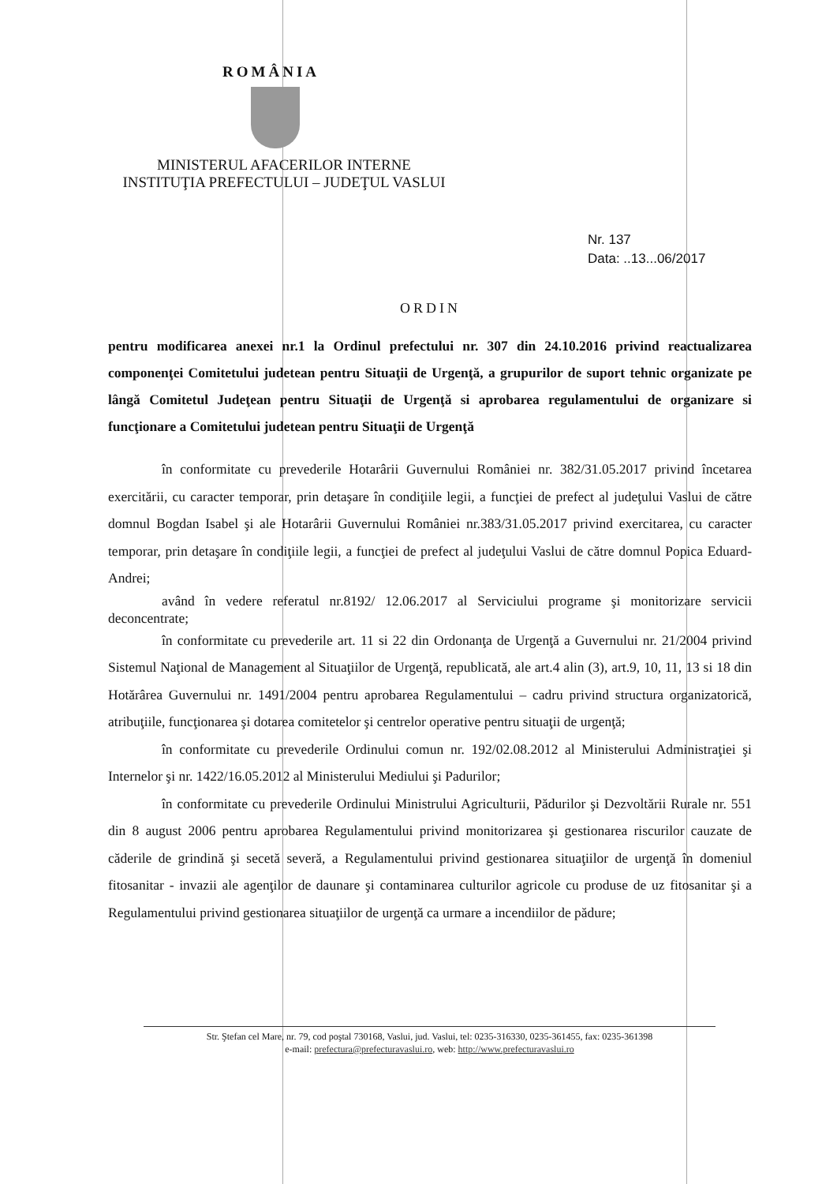ROMÂNIA
MINISTERUL AFACERILOR INTERNE
INSTITUŢIA PREFECTULUI – JUDEŢUL VASLUI
Nr. 137
Data: ..13...06/2017
ORDIN
pentru modificarea anexei nr.1 la Ordinul prefectului nr. 307 din 24.10.2016 privind reactualizarea componenţei Comitetului judetean pentru Situaţii de Urgenţă, a grupurilor de suport tehnic organizate pe lângă Comitetul Judeţean pentru Situaţii de Urgenţă si aprobarea regulamentului de organizare si funcţionare a Comitetului judetean pentru Situaţii de Urgenţă
în conformitate cu prevederile Hotarârii Guvernului României nr. 382/31.05.2017 privind încetarea exercitării, cu caracter temporar, prin detaşare în condiţiile legii, a funcţiei de prefect al judeţului Vaslui de către domnul Bogdan Isabel şi ale Hotarârii Guvernului României nr.383/31.05.2017 privind exercitarea, cu caracter temporar, prin detaşare în condiţiile legii, a funcţiei de prefect al judeţului Vaslui de către domnul Popica Eduard-Andrei;
având în vedere referatul nr.8192/ 12.06.2017 al Serviciului programe şi monitorizare servicii deconcentrate;
în conformitate cu prevederile art. 11 si 22 din Ordonanţa de Urgenţă a Guvernului nr. 21/2004 privind Sistemul Naţional de Management al Situaţiilor de Urgenţă, republicată, ale art.4 alin (3), art.9, 10, 11, 13 si 18 din Hotărârea Guvernului nr. 1491/2004 pentru aprobarea Regulamentului – cadru privind structura organizatorică, atribuţiile, funcţionarea şi dotarea comitetelor şi centrelor operative pentru situaţii de urgenţă;
în conformitate cu prevederile Ordinului comun nr. 192/02.08.2012 al Ministerului Administraţiei şi Internelor şi nr. 1422/16.05.2012 al Ministerului Mediului şi Padurilor;
în conformitate cu prevederile Ordinului Ministrului Agriculturii, Pădurilor şi Dezvoltării Rurale nr. 551 din 8 august 2006 pentru aprobarea Regulamentului privind monitorizarea şi gestionarea riscurilor cauzate de căderile de grindină şi secetă severă, a Regulamentului privind gestionarea situaţiilor de urgenţă în domeniul fitosanitar - invazii ale agenţilor de daunare şi contaminarea culturilor agricole cu produse de uz fitosanitar şi a Regulamentului privind gestionarea situaţiilor de urgenţă ca urmare a incendiilor de pădure;
Str. Ştefan cel Mare, nr. 79, cod poştal 730168, Vaslui, jud. Vaslui, tel: 0235-316330, 0235-361455, fax: 0235-361398
e-mail: prefectura@prefecturavaslui.ro, web: http://www.prefecturavaslui.ro